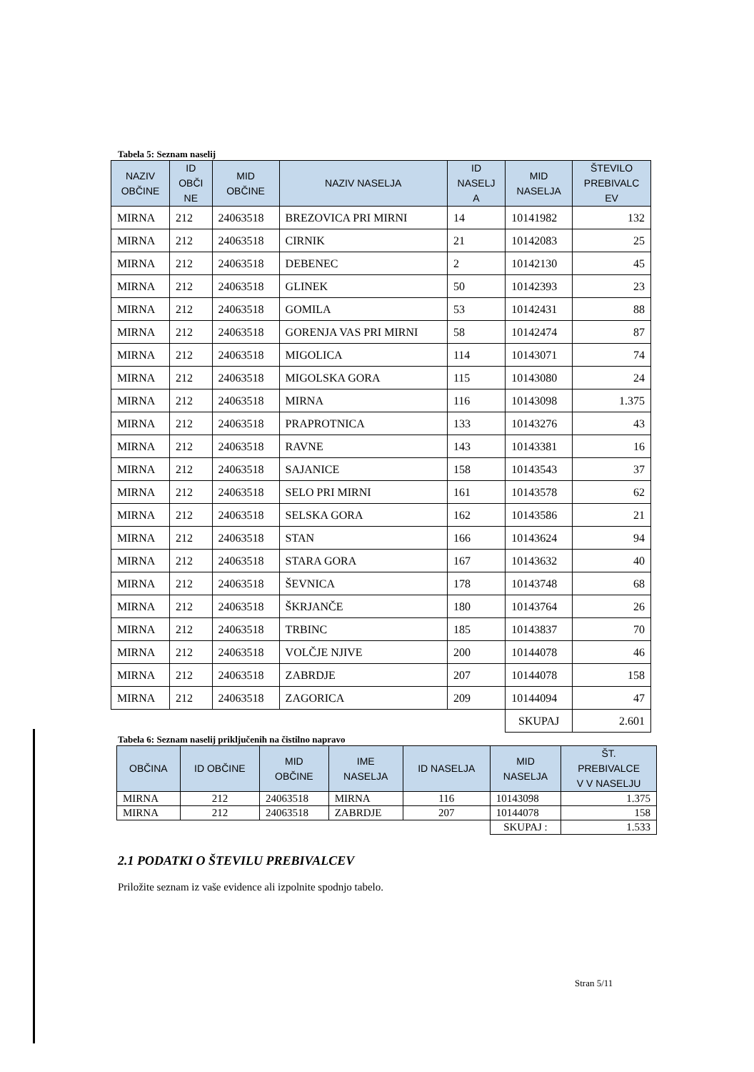Tabela 5: Seznam naselij
| NAZIV OBČINE | ID OBČI NE | MID OBČINE | NAZIV NASELJA | ID NASELJ A | MID NASELJA | ŠTEVILO PREBIVALC EV |
| --- | --- | --- | --- | --- | --- | --- |
| MIRNA | 212 | 24063518 | BREZOVICA PRI MIRNI | 14 | 10141982 | 132 |
| MIRNA | 212 | 24063518 | CIRNIK | 21 | 10142083 | 25 |
| MIRNA | 212 | 24063518 | DEBENEC | 2 | 10142130 | 45 |
| MIRNA | 212 | 24063518 | GLINEK | 50 | 10142393 | 23 |
| MIRNA | 212 | 24063518 | GOMILA | 53 | 10142431 | 88 |
| MIRNA | 212 | 24063518 | GORENJA VAS PRI MIRNI | 58 | 10142474 | 87 |
| MIRNA | 212 | 24063518 | MIGOLICA | 114 | 10143071 | 74 |
| MIRNA | 212 | 24063518 | MIGOLSKA GORA | 115 | 10143080 | 24 |
| MIRNA | 212 | 24063518 | MIRNA | 116 | 10143098 | 1.375 |
| MIRNA | 212 | 24063518 | PRAPROTNICA | 133 | 10143276 | 43 |
| MIRNA | 212 | 24063518 | RAVNE | 143 | 10143381 | 16 |
| MIRNA | 212 | 24063518 | SAJANICE | 158 | 10143543 | 37 |
| MIRNA | 212 | 24063518 | SELO PRI MIRNI | 161 | 10143578 | 62 |
| MIRNA | 212 | 24063518 | SELSKA GORA | 162 | 10143586 | 21 |
| MIRNA | 212 | 24063518 | STAN | 166 | 10143624 | 94 |
| MIRNA | 212 | 24063518 | STARA GORA | 167 | 10143632 | 40 |
| MIRNA | 212 | 24063518 | ŠEVNICA | 178 | 10143748 | 68 |
| MIRNA | 212 | 24063518 | ŠKRJANČE | 180 | 10143764 | 26 |
| MIRNA | 212 | 24063518 | TRBINC | 185 | 10143837 | 70 |
| MIRNA | 212 | 24063518 | VOLČJE NJIVE | 200 | 10144078 | 46 |
| MIRNA | 212 | 24063518 | ZABRDJE | 207 | 10144078 | 158 |
| MIRNA | 212 | 24063518 | ZAGORICA | 209 | 10144094 | 47 |
| | | | | | SKUPAJ | 2.601 |
Tabela 6: Seznam naselij priključenih na čistilno napravo
| OBČINA | ID OBČINE | MID OBČINE | IME NASELJA | ID NASELJA | MID NASELJA | ŠT. PREBIVALCE V V NASELJU |
| --- | --- | --- | --- | --- | --- | --- |
| MIRNA | 212 | 24063518 | MIRNA | 116 | 10143098 | 1.375 |
| MIRNA | 212 | 24063518 | ZABRDJE | 207 | 10144078 | 158 |
| | | | | | SKUPAJ : | 1.533 |
2.1 PODATKI O ŠTEVILU PREBIVALCEV
Priložite seznam iz vaše evidence ali izpolnite spodnjo tabelo.
Stran 5/11